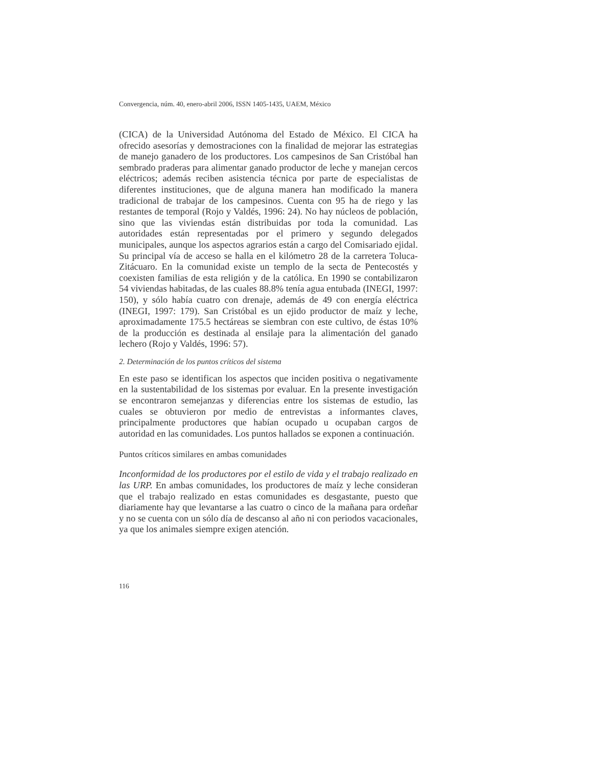Convergencia, núm. 40, enero-abril 2006, ISSN 1405-1435, UAEM, México
(CICA) de la Universidad Autónoma del Estado de México. El CICA ha ofrecido asesorías y demostraciones con la finalidad de mejorar las estrategias de manejo ganadero de los productores. Los campesinos de San Cristóbal han sembrado praderas para alimentar ganado productor de leche y manejan cercos eléctricos; además reciben asistencia técnica por parte de especialistas de diferentes instituciones, que de alguna manera han modificado la manera tradicional de trabajar de los campesinos. Cuenta con 95 ha de riego y las restantes de temporal (Rojo y Valdés, 1996: 24). No hay núcleos de población, sino que las viviendas están distribuidas por toda la comunidad. Las autoridades están representadas por el primero y segundo delegados municipales, aunque los aspectos agrarios están a cargo del Comisariado ejidal. Su principal vía de acceso se halla en el kilómetro 28 de la carretera Toluca-Zitácuaro. En la comunidad existe un templo de la secta de Pentecostés y coexisten familias de esta religión y de la católica. En 1990 se contabilizaron 54 viviendas habitadas, de las cuales 88.8% tenía agua entubada (INEGI, 1997: 150), y sólo había cuatro con drenaje, además de 49 con energía eléctrica (INEGI, 1997: 179). San Cristóbal es un ejido productor de maíz y leche, aproximadamente 175.5 hectáreas se siembran con este cultivo, de éstas 10% de la producción es destinada al ensilaje para la alimentación del ganado lechero (Rojo y Valdés, 1996: 57).
2. Determinación de los puntos críticos del sistema
En este paso se identifican los aspectos que inciden positiva o negativamente en la sustentabilidad de los sistemas por evaluar. En la presente investigación se encontraron semejanzas y diferencias entre los sistemas de estudio, las cuales se obtuvieron por medio de entrevistas a informantes claves, principalmente productores que habían ocupado u ocupaban cargos de autoridad en las comunidades. Los puntos hallados se exponen a continuación.
Puntos críticos similares en ambas comunidades
Inconformidad de los productores por el estilo de vida y el trabajo realizado en las URP. En ambas comunidades, los productores de maíz y leche consideran que el trabajo realizado en estas comunidades es desgastante, puesto que diariamente hay que levantarse a las cuatro o cinco de la mañana para ordeñar y no se cuenta con un sólo día de descanso al año ni con periodos vacacionales, ya que los animales siempre exigen atención.
116